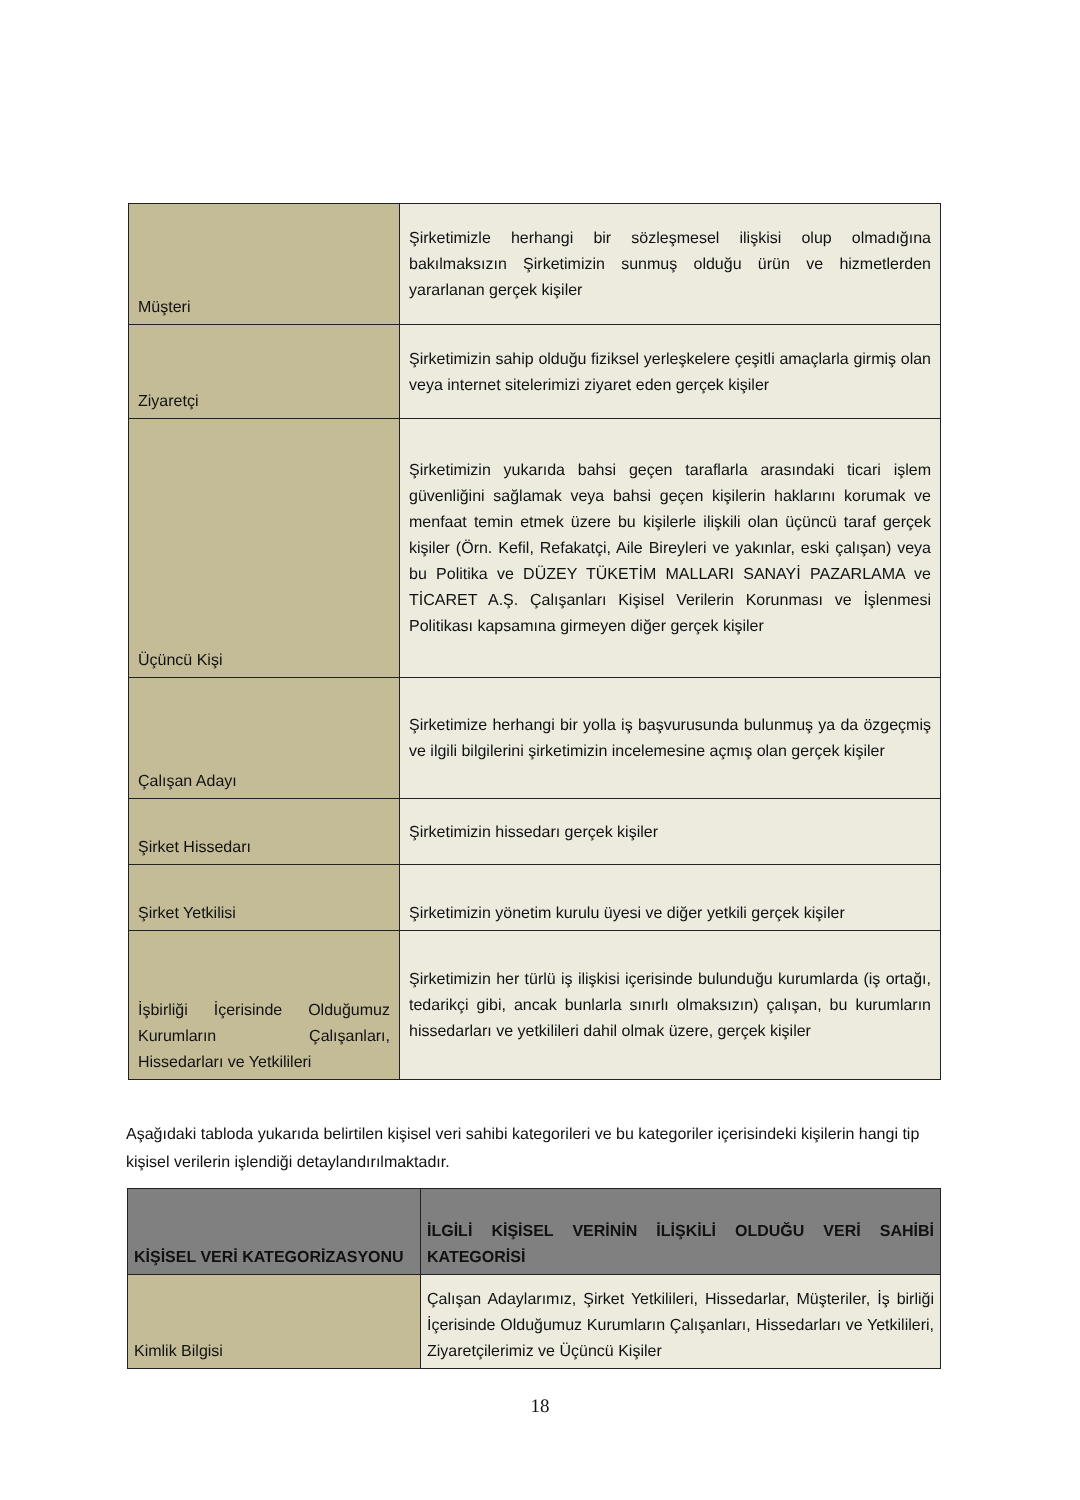| Müşteri | Şirketimizle herhangi bir sözleşmesel ilişkisi olup olmadığına bakılmaksızın Şirketimizin sunmuş olduğu ürün ve hizmetlerden yararlanan gerçek kişiler |
| Ziyaretçi | Şirketimizin sahip olduğu fiziksel yerleşkelere çeşitli amaçlarla girmiş olan veya internet sitelerimizi ziyaret eden gerçek kişiler |
| Üçüncü Kişi | Şirketimizin yukarıda bahsi geçen taraflarla arasındaki ticari işlem güvenliğini sağlamak veya bahsi geçen kişilerin haklarını korumak ve menfaat temin etmek üzere bu kişilerle ilişkili olan üçüncü taraf gerçek kişiler (Örn. Kefil, Refakatçi, Aile Bireyleri ve yakınlar, eski çalışan) veya bu Politika ve DÜZEY TÜKETİM MALLARI SANAYİ PAZARLAMA ve TİCARET A.Ş. Çalışanları Kişisel Verilerin Korunması ve İşlenmesi Politikası kapsamına girmeyen diğer gerçek kişiler |
| Çalışan Adayı | Şirketimize herhangi bir yolla iş başvurusunda bulunmuş ya da özgeçmiş ve ilgili bilgilerini şirketimizin incelemesine açmış olan gerçek kişiler |
| Şirket Hissedarı | Şirketimizin hissedarı gerçek kişiler |
| Şirket Yetkilisi | Şirketimizin yönetim kurulu üyesi ve diğer yetkili gerçek kişiler |
| İşbirliği İçerisinde Olduğumuz Kurumların Çalışanları, Hissedarları ve Yetkilileri | Şirketimizin her türlü iş ilişkisi içerisinde bulunduğu kurumlarda (iş ortağı, tedarikçi gibi, ancak bunlarla sınırlı olmaksızın) çalışan, bu kurumların hissedarları ve yetkilileri dahil olmak üzere, gerçek kişiler |
Aşağıdaki tabloda yukarıda belirtilen kişisel veri sahibi kategorileri ve bu kategoriler içerisindeki kişilerin hangi tip kişisel verilerin işlendiği detaylandırılmaktadır.
| KİŞİSEL VERİ KATEGORİZASYONU | İLGİLİ KİŞİSEL VERİNİN İLİŞKİLİ OLDUĞU VERİ SAHİBİ KATEGORİSİ |
| --- | --- |
| Kimlik Bilgisi | Çalışan Adaylarımız, Şirket Yetkilileri, Hissedarlar, Müşteriler, İş birliği İçerisinde Olduğumuz Kurumların Çalışanları, Hissedarları ve Yetkilileri, Ziyaretçilerimiz ve Üçüncü Kişiler |
18